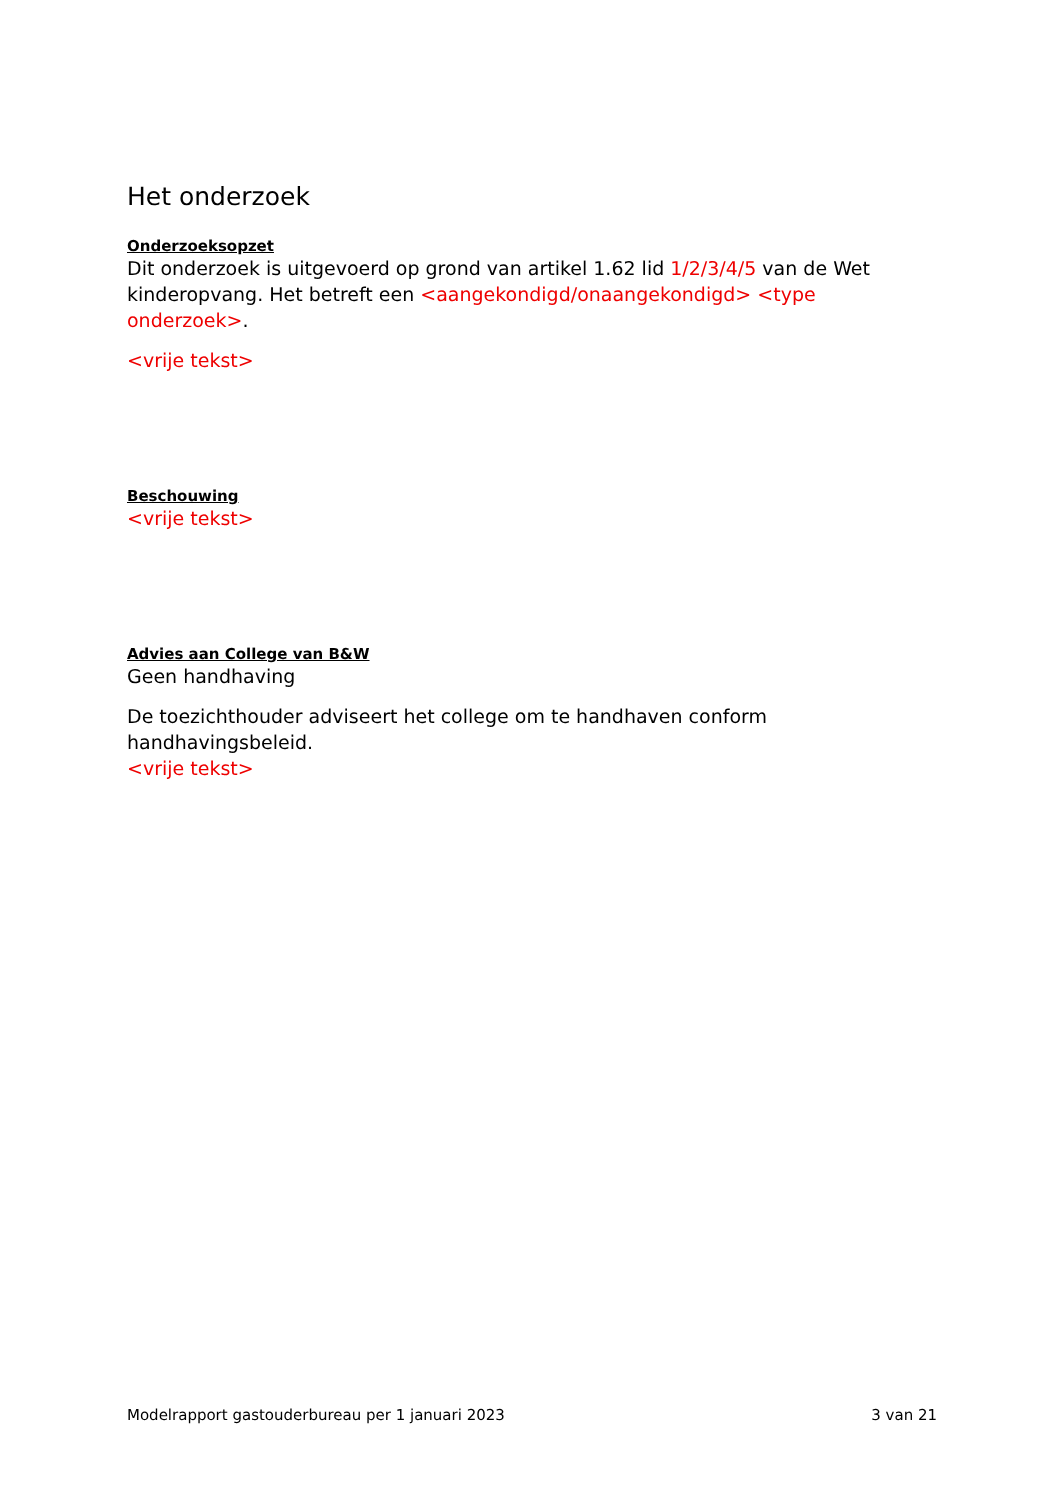Het onderzoek
Onderzoeksopzet
Dit onderzoek is uitgevoerd op grond van artikel 1.62 lid 1/2/3/4/5 van de Wet kinderopvang. Het betreft een <aangekondigd/onaangekondigd> <type onderzoek>.
<vrije tekst>
Beschouwing
<vrije tekst>
Advies aan College van B&W
Geen handhaving
De toezichthouder adviseert het college om te handhaven conform handhavingsbeleid.
<vrije tekst>
Modelrapport gastouderbureau per 1 januari 2023 3 van 21